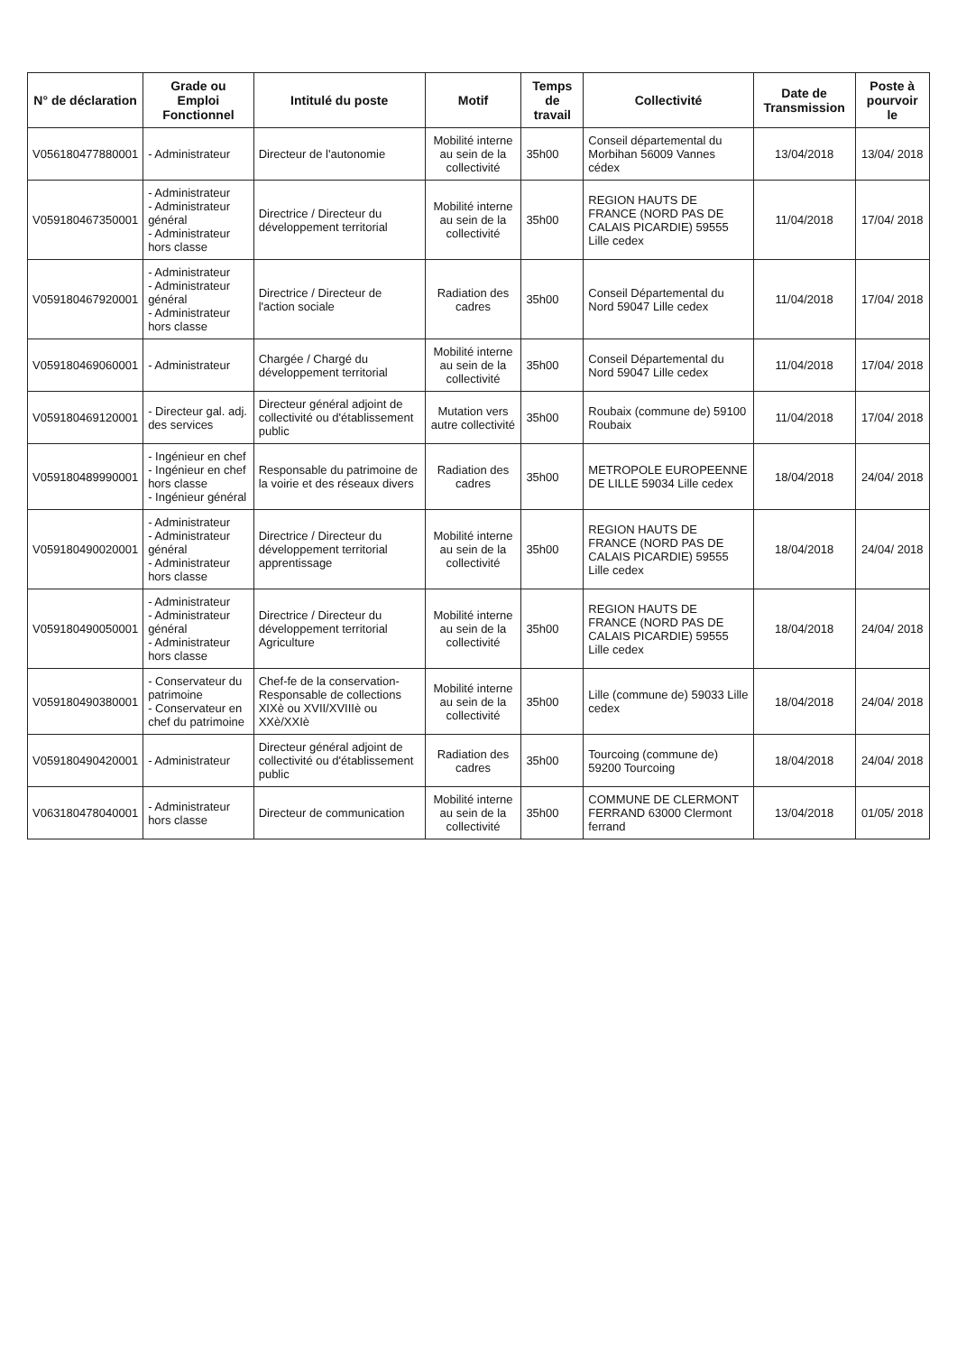| N° de déclaration | Grade ou Emploi Fonctionnel | Intitulé du poste | Motif | Temps de travail | Collectivité | Date de Transmission | Poste à pourvoir le |
| --- | --- | --- | --- | --- | --- | --- | --- |
| V056180477880001 | - Administrateur | Directeur de l'autonomie | Mobilité interne au sein de la collectivité | 35h00 | Conseil départemental du Morbihan 56009 Vannes cédex | 13/04/2018 | 13/04/ 2018 |
| V059180467350001 | - Administrateur - Administrateur général - Administrateur hors classe | Directrice / Directeur du développement territorial | Mobilité interne au sein de la collectivité | 35h00 | REGION HAUTS DE FRANCE (NORD PAS DE CALAIS PICARDIE) 59555 Lille cedex | 11/04/2018 | 17/04/ 2018 |
| V059180467920001 | - Administrateur - Administrateur général - Administrateur hors classe | Directrice / Directeur de l'action sociale | Radiation des cadres | 35h00 | Conseil Départemental du Nord 59047 Lille cedex | 11/04/2018 | 17/04/ 2018 |
| V059180469060001 | - Administrateur | Chargée / Chargé du développement territorial | Mobilité interne au sein de la collectivité | 35h00 | Conseil Départemental du Nord 59047 Lille cedex | 11/04/2018 | 17/04/ 2018 |
| V059180469120001 | - Directeur gal. adj. des services | Directeur général adjoint de collectivité ou d'établissement public | Mutation vers autre collectivité | 35h00 | Roubaix (commune de) 59100 Roubaix | 11/04/2018 | 17/04/ 2018 |
| V059180489990001 | - Ingénieur en chef - Ingénieur en chef hors classe - Ingénieur général | Responsable du patrimoine de la voirie et des réseaux divers | Radiation des cadres | 35h00 | METROPOLE EUROPEENNE DE LILLE 59034 Lille cedex | 18/04/2018 | 24/04/ 2018 |
| V059180490020001 | - Administrateur - Administrateur général - Administrateur hors classe | Directrice / Directeur du développement territorial apprentissage | Mobilité interne au sein de la collectivité | 35h00 | REGION HAUTS DE FRANCE (NORD PAS DE CALAIS PICARDIE) 59555 Lille cedex | 18/04/2018 | 24/04/ 2018 |
| V059180490050001 | - Administrateur - Administrateur général - Administrateur hors classe | Directrice / Directeur du développement territorial Agriculture | Mobilité interne au sein de la collectivité | 35h00 | REGION HAUTS DE FRANCE (NORD PAS DE CALAIS PICARDIE) 59555 Lille cedex | 18/04/2018 | 24/04/ 2018 |
| V059180490380001 | - Conservateur du patrimoine - Conservateur en chef du patrimoine | Chef-fe de la conservation-Responsable de collections XIXè ou XVII/XVIIIè ou XXè/XXIè | Mobilité interne au sein de la collectivité | 35h00 | Lille (commune de) 59033 Lille cedex | 18/04/2018 | 24/04/ 2018 |
| V059180490420001 | - Administrateur | Directeur général adjoint de collectivité ou d'établissement public | Radiation des cadres | 35h00 | Tourcoing (commune de) 59200 Tourcoing | 18/04/2018 | 24/04/ 2018 |
| V063180478040001 | - Administrateur hors classe | Directeur de communication | Mobilité interne au sein de la collectivité | 35h00 | COMMUNE DE CLERMONT FERRAND 63000 Clermont ferrand | 13/04/2018 | 01/05/ 2018 |